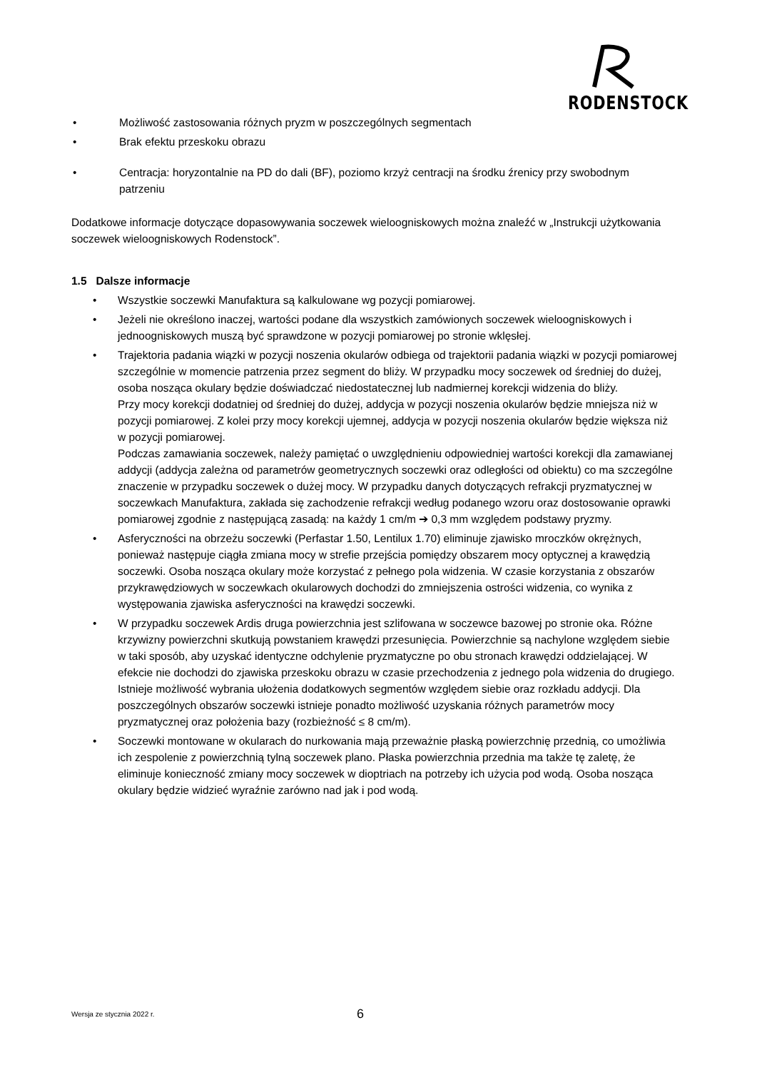RODENSTOCK
• Możliwość zastosowania różnych pryzm w poszczególnych segmentach
• Brak efektu przeskoku obrazu
• Centracja: horyzontalnie na PD do dali (BF), poziomo krzyż centracji na środku źrenicy przy swobodnym patrzeniu
Dodatkowe informacje dotyczące dopasowywania soczewek wieloogniskowych można znaleźć w „Instrukcji użytkowania soczewek wieloogniskowych Rodenstock”.
1.5 Dalsze informacje
• Wszystkie soczewki Manufaktura są kalkulowane wg pozycji pomiarowej.
• Jeżeli nie określono inaczej, wartości podane dla wszystkich zamówionych soczewek wieloogniskowych i jednoogniskowych muszą być sprawdzone w pozycji pomiarowej po stronie wklęsłej.
• Trajektoria padania wiązki w pozycji noszenia okularów odbiega od trajektorii padania wiązki w pozycji pomiarowej szczególnie w momencie patrzenia przez segment do bliży. W przypadku mocy soczewek od średniej do dużej, osoba nosząca okulary będzie doświadczać niedostatecznej lub nadmiernej korekcji widzenia do bliży.
Przy mocy korekcji dodatniej od średniej do dużej, addycja w pozycji noszenia okularów będzie mniejsza niż w pozycji pomiarowej. Z kolei przy mocy korekcji ujemnej, addycja w pozycji noszenia okularów będzie większa niż w pozycji pomiarowej.
Podczas zamawiania soczewek, należy pamiętać o uwzględnieniu odpowiedniej wartości korekcji dla zamawianej addycji (addycja zależna od parametrów geometrycznych soczewki oraz odległości od obiektu) co ma szczególne znaczenie w przypadku soczewek o dużej mocy. W przypadku danych dotyczących refrakcji pryzmatycznej w soczewkach Manufaktura, zakłada się zachodzenie refrakcji według podanego wzoru oraz dostosowanie oprawki pomiarowej zgodnie z następującą zasadą: na każdy 1 cm/m ➔ 0,3 mm względem podstawy pryzmy.
• Asferyczności na obrzeżu soczewki (Perfastar 1.50, Lentilux 1.70) eliminuje zjawisko mroczków okrężnych, ponieważ następuje ciągła zmiana mocy w strefie przejścia pomiędzy obszarem mocy optycznej a krawędzią soczewki. Osoba nosząca okulary może korzystać z pełnego pola widzenia. W czasie korzystania z obszarów przykrawędziowych w soczewkach okularowych dochodzi do zmniejszenia ostrości widzenia, co wynika z występowania zjawiska asferyczności na krawędzi soczewki.
• W przypadku soczewek Ardis druga powierzchnia jest szlifowana w soczewce bazowej po stronie oka. Różne krzywizny powierzchni skutkują powstaniem krawędzi przesunięcia. Powierzchnie są nachylone względem siebie w taki sposób, aby uzyskać identyczne odchylenie pryzmatyczne po obu stronach krawędzi oddzielającej. W efekcie nie dochodzi do zjawiska przeskoku obrazu w czasie przechodzenia z jednego pola widzenia do drugiego.
Istnieje możliwość wybrania ułożenia dodatkowych segmentów względem siebie oraz rozkładu addycji. Dla poszczególnych obszarów soczewki istnieje ponadto możliwość uzyskania różnych parametrów mocy pryzmatycznej oraz położenia bazy (rozbieżność ≤ 8 cm/m).
• Soczewki montowane w okularach do nurkowania mają przeważnie płaską powierzchnię przednią, co umożliwia ich zespolenie z powierzchnią tylną soczewek plano. Płaska powierzchnia przednia ma także tę zaletę, że eliminuje konieczność zmiany mocy soczewek w dioptriach na potrzeby ich użycia pod wodą. Osoba nosząca okulary będzie widzieć wyraźnie zarówno nad jak i pod wodą.
Wersja ze stycznia 2022 r. 6